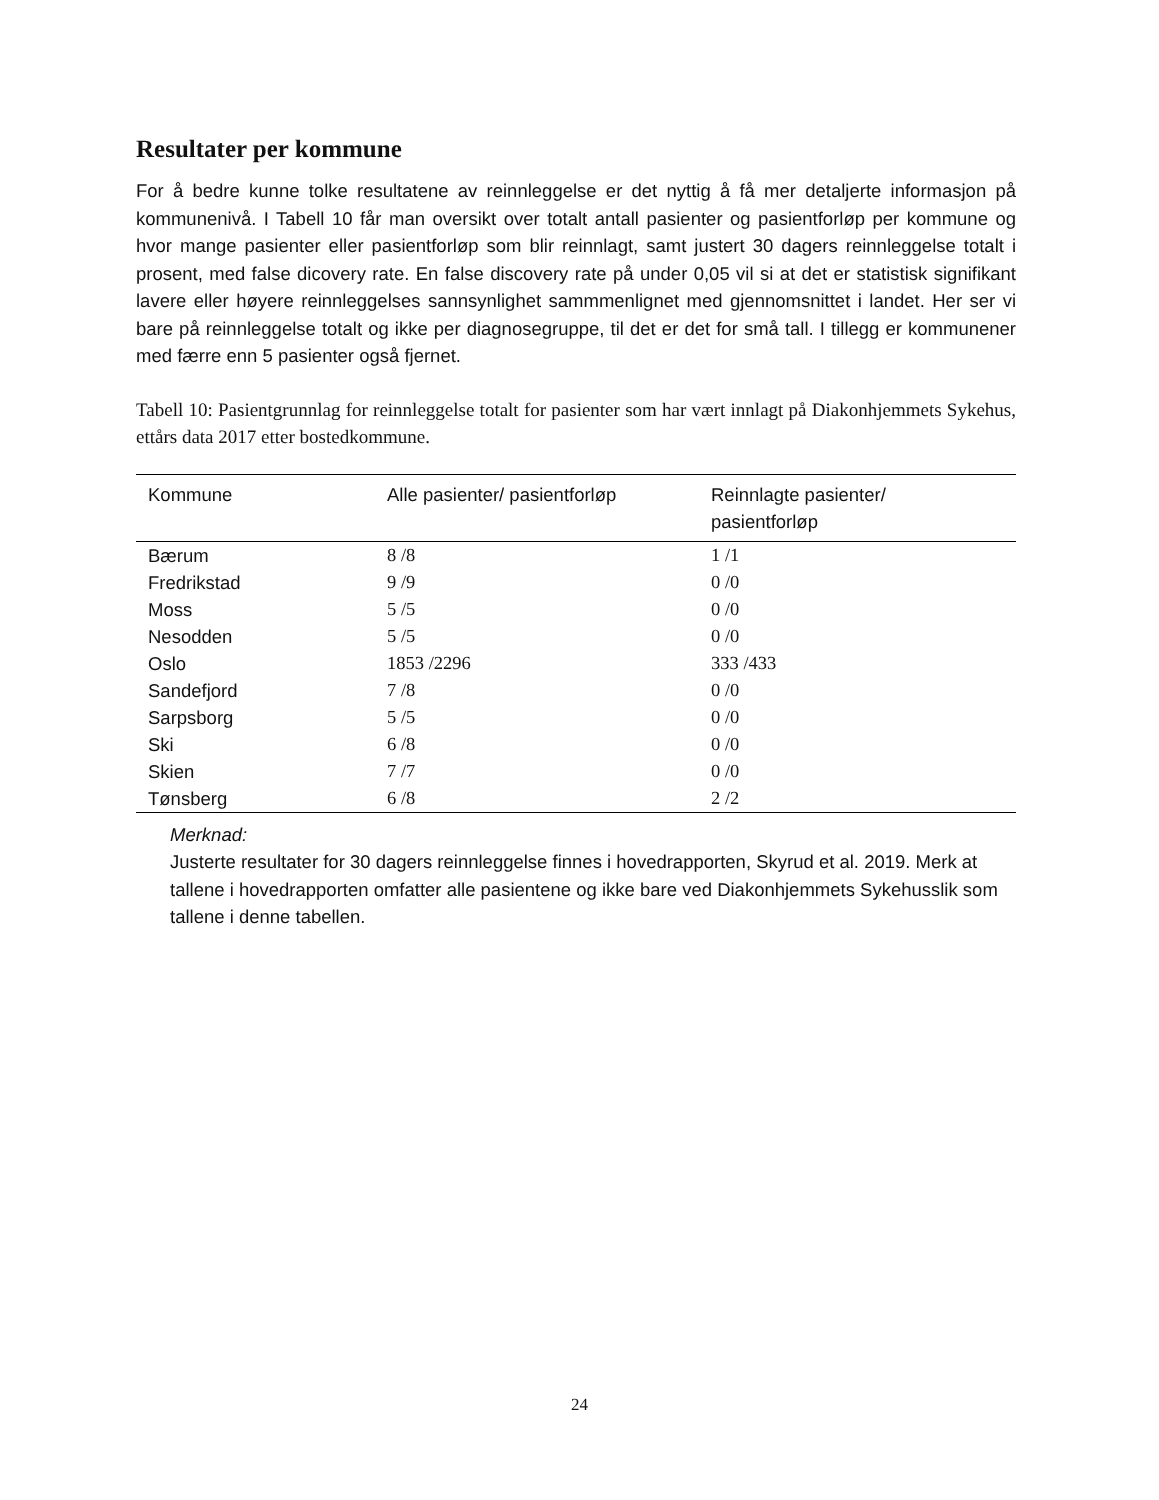Resultater per kommune
For å bedre kunne tolke resultatene av reinnleggelse er det nyttig å få mer detaljerte informasjon på kommunenivå. I Tabell 10 får man oversikt over totalt antall pasienter og pasientforløp per kommune og hvor mange pasienter eller pasientforløp som blir reinnlagt, samt justert 30 dagers reinnleggelse totalt i prosent, med false dicovery rate. En false discovery rate på under 0,05 vil si at det er statistisk signifikant lavere eller høyere reinnleggelses sannsynlighet sammmenlignet med gjennomsnittet i landet. Her ser vi bare på reinnleggelse totalt og ikke per diagnosegruppe, til det er det for små tall. I tillegg er kommunener med færre enn 5 pasienter også fjernet.
Tabell 10: Pasientgrunnlag for reinnleggelse totalt for pasienter som har vært innlagt på Diakonhjemmets Sykehus, ettårs data 2017 etter bostedkommune.
| Kommune | Alle pasienter/ pasientforløp | Reinnlagte pasienter/ pasientforløp |
| --- | --- | --- |
| Bærum | 8 /8 | 1 /1 |
| Fredrikstad | 9 /9 | 0 /0 |
| Moss | 5 /5 | 0 /0 |
| Nesodden | 5 /5 | 0 /0 |
| Oslo | 1853 /2296 | 333 /433 |
| Sandefjord | 7 /8 | 0 /0 |
| Sarpsborg | 5 /5 | 0 /0 |
| Ski | 6 /8 | 0 /0 |
| Skien | 7 /7 | 0 /0 |
| Tønsberg | 6 /8 | 2 /2 |
Merknad:
Justerte resultater for 30 dagers reinnleggelse finnes i hovedrapporten, Skyrud et al. 2019. Merk at tallene i hovedrapporten omfatter alle pasientene og ikke bare ved Diakonhjemmets Sykehusslik som tallene i denne tabellen.
24